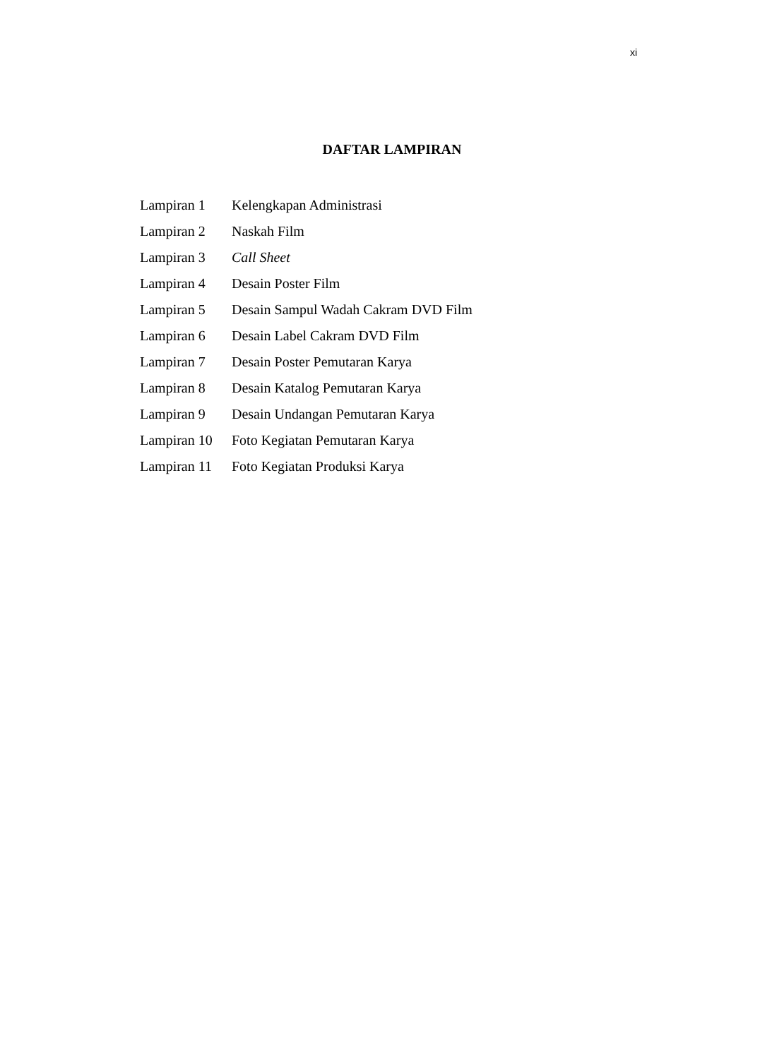xi
DAFTAR LAMPIRAN
| Lampiran 1 | Kelengkapan Administrasi |
| Lampiran 2 | Naskah Film |
| Lampiran 3 | Call Sheet |
| Lampiran 4 | Desain Poster Film |
| Lampiran 5 | Desain Sampul Wadah Cakram DVD Film |
| Lampiran 6 | Desain Label Cakram DVD Film |
| Lampiran 7 | Desain Poster Pemutaran Karya |
| Lampiran 8 | Desain Katalog Pemutaran Karya |
| Lampiran 9 | Desain Undangan Pemutaran Karya |
| Lampiran 10 | Foto Kegiatan Pemutaran Karya |
| Lampiran 11 | Foto Kegiatan Produksi Karya |